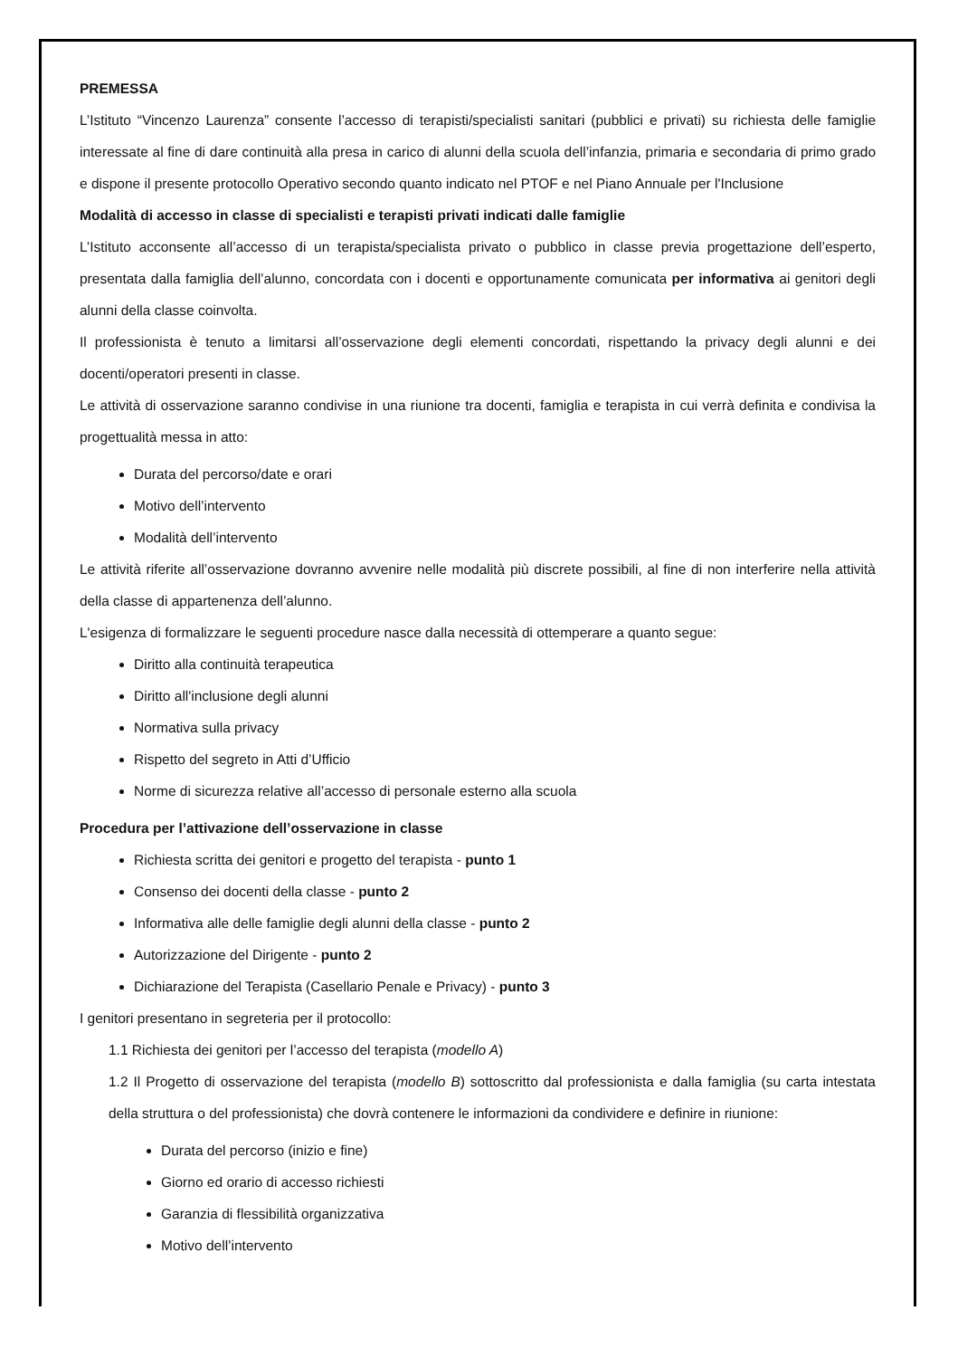PREMESSA
L’Istituto “Vincenzo Laurenza” consente l’accesso di terapisti/specialisti sanitari (pubblici e privati) su richiesta delle famiglie interessate al fine di dare continuità alla presa in carico di alunni della scuola dell’infanzia, primaria e secondaria di primo grado e dispone il presente protocollo Operativo secondo quanto indicato nel PTOF e nel Piano Annuale per l'Inclusione
Modalità di accesso in classe di specialisti e terapisti privati indicati dalle famiglie
L’Istituto acconsente all’accesso di un terapista/specialista privato o pubblico in classe previa progettazione dell’esperto, presentata dalla famiglia dell’alunno, concordata con i docenti e opportunamente comunicata per informativa ai genitori degli alunni della classe coinvolta.
Il professionista è tenuto a limitarsi all’osservazione degli elementi concordati, rispettando la privacy degli alunni e dei docenti/operatori presenti in classe.
Le attività di osservazione saranno condivise in una riunione tra docenti, famiglia e terapista in cui verrà definita e condivisa la progettualità messa in atto:
Durata del percorso/date e orari
Motivo dell’intervento
Modalità dell’intervento
Le attività riferite all’osservazione dovranno avvenire nelle modalità più discrete possibili, al fine di non interferire nella attività della classe di appartenenza dell’alunno.
L'esigenza di formalizzare le seguenti procedure nasce dalla necessità di ottemperare a quanto segue:
Diritto alla continuità terapeutica
Diritto all'inclusione degli alunni
Normativa sulla privacy
Rispetto del segreto in Atti d’Ufficio
Norme di sicurezza relative all’accesso di personale esterno alla scuola
Procedura per l’attivazione dell’osservazione in classe
Richiesta scritta dei genitori e progetto del terapista - punto 1
Consenso dei docenti della classe - punto 2
Informativa alle delle famiglie degli alunni della classe - punto 2
Autorizzazione del Dirigente - punto 2
Dichiarazione del Terapista (Casellario Penale e Privacy) - punto 3
I genitori presentano in segreteria per il protocollo:
1.1 Richiesta dei genitori per l’accesso del terapista (modello A)
1.2 Il Progetto di osservazione del terapista (modello B) sottoscritto dal professionista e dalla famiglia (su carta intestata della struttura o del professionista) che dovrà contenere le informazioni da condividere e definire in riunione:
Durata del percorso (inizio e fine)
Giorno ed orario di accesso richiesti
Garanzia di flessibilità organizzativa
Motivo dell’intervento